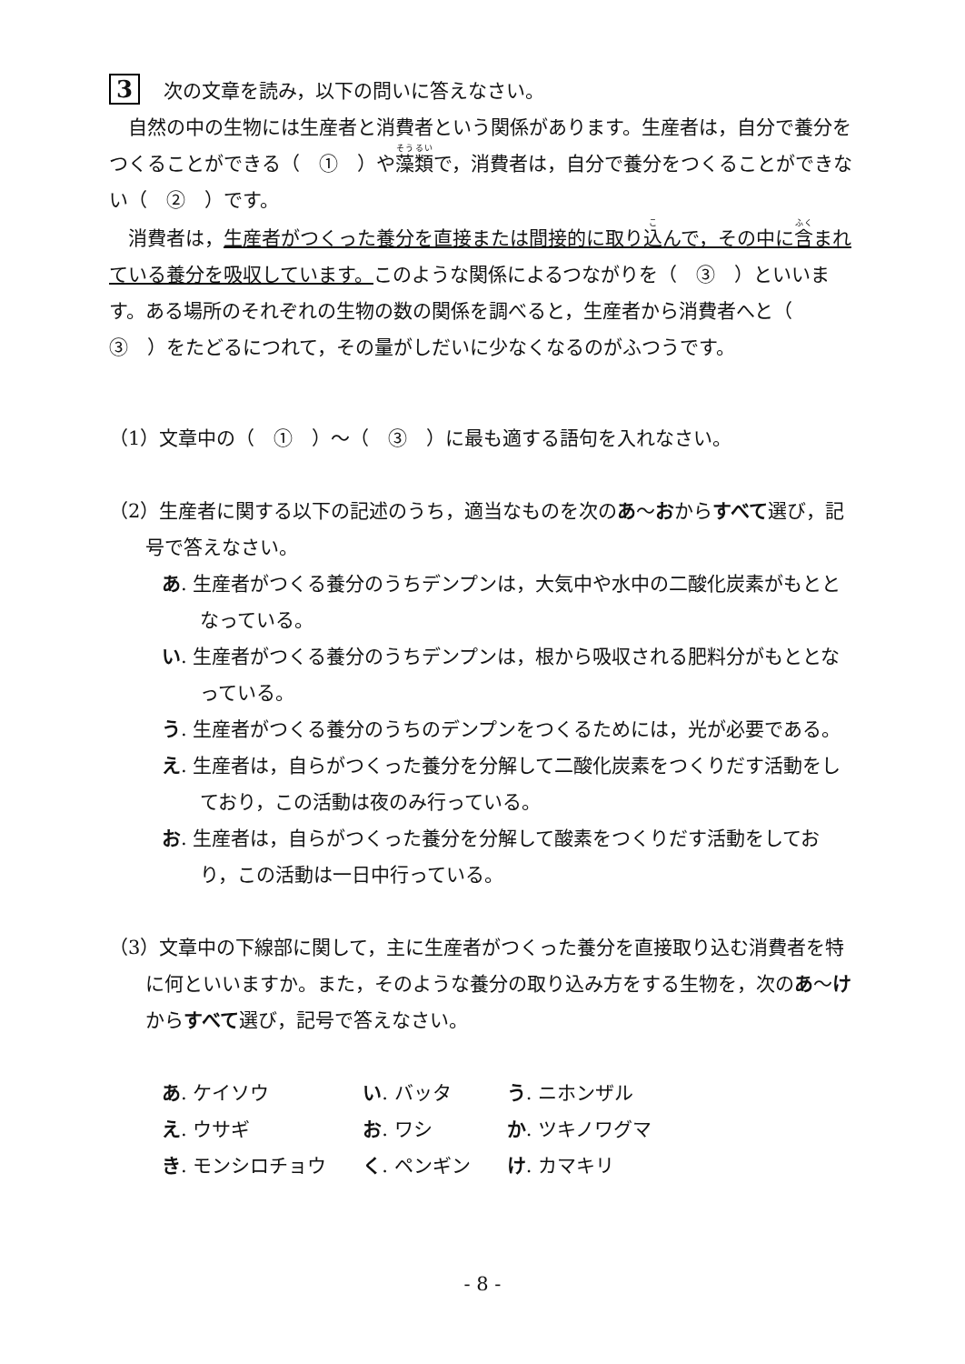3 次の文章を読み，以下の問いに答えなさい。
自然の中の生物には生産者と消費者という関係があります。生産者は，自分で養分をつくることができる（　①　）や藻類で，消費者は，自分で養分をつくることができない（　②　）です。
消費者は，生産者がつくった養分を直接または間接的に取り込んで，その中に含まれている養分を吸収しています。このような関係によるつながりを（　③　）といいます。ある場所のそれぞれの生物の数の関係を調べると，生産者から消費者へと（　③　）をたどるにつれて，その量がしだいに少なくなるのがふつうです。
（1）文章中の（　①　）～（　③　）に最も適する語句を入れなさい。
（2）生産者に関する以下の記述のうち，適当なものを次のあ～おからすべて選び，記号で答えなさい。
あ. 生産者がつくる養分のうちデンプンは，大気中や水中の二酸化炭素がもととなっている。
い. 生産者がつくる養分のうちデンプンは，根から吸収される肥料分がもととなっている。
う. 生産者がつくる養分のうちのデンプンをつくるためには，光が必要である。
え. 生産者は，自らがつくった養分を分解して二酸化炭素をつくりだす活動をしており，この活動は夜のみ行っている。
お. 生産者は，自らがつくった養分を分解して酸素をつくりだす活動をしており，この活動は一日中行っている。
（3）文章中の下線部に関して，主に生産者がつくった養分を直接取り込む消費者を特に何といいますか。また，そのような養分の取り込み方をする生物を，次のあ～けからすべて選び，記号で答えなさい。
| あ . ケイソウ | い . バッタ | う . ニホンザル |
| え . ウサギ | お . ワシ | か . ツキノワグマ |
| き . モンシロチョウ | く . ペンギン | け . カマキリ |
- 8 -